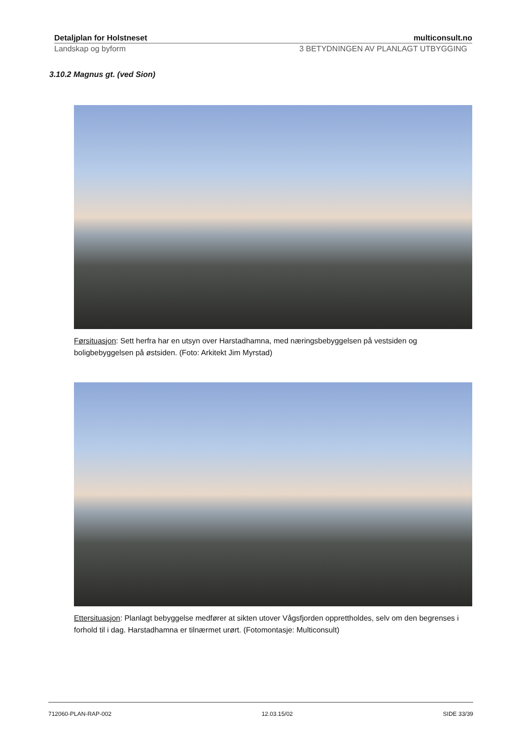Detaljplan for Holstneset multiconsult.no
Landskap og byform 3 BETYDNINGEN AV PLANLAGT UTBYGGING
3.10.2 Magnus gt. (ved Sion)
Førsituasjon: Sett herfra har en utsyn over Harstadhamna, med næringsbebyggelsen på vestsiden og boligbebyggelsen på østsiden. (Foto: Arkitekt Jim Myrstad)
Ettersituasjon: Planlagt bebyggelse medfører at sikten utover Vågsfjorden opprettholdes, selv om den begrenses i forhold til i dag. Harstadhamna er tilnærmet urørt. (Fotomontasje: Multiconsult)
712060-PLAN-RAP-002 12.03.15/02 SIDE 33/39